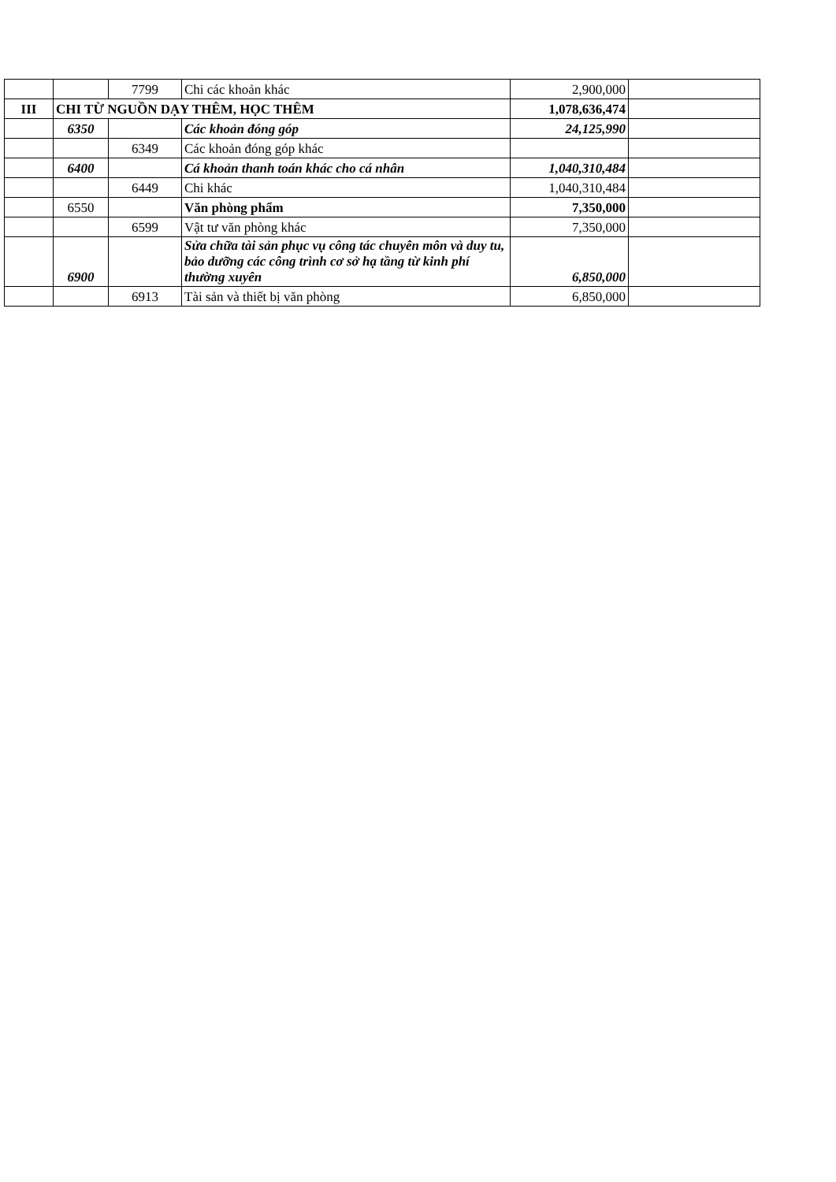| | | 7799 | Chi các khoản khác | 2,900,000 | |
| III | CHI TỪ NGUỒN DẠY THÊM, HỌC THÊM | | | 1,078,636,474 | |
| | 6350 | | Các khoản đóng góp | 24,125,990 | |
| | | 6349 | Các khoản đóng góp khác | | |
| | 6400 | | Cá khoản thanh toán khác cho cá nhân | 1,040,310,484 | |
| | | 6449 | Chi khác | 1,040,310,484 | |
| | 6550 | | Văn phòng phẩm | 7,350,000 | |
| | | 6599 | Vật tư văn phòng khác | 7,350,000 | |
| | 6900 | | Sửa chữa tài sản phục vụ công tác chuyên môn và duy tu, bảo dưỡng các công trình cơ sở hạ tầng từ kinh phí thường xuyên | 6,850,000 | |
| | | 6913 | Tài sản và thiết bị văn phòng | 6,850,000 | |